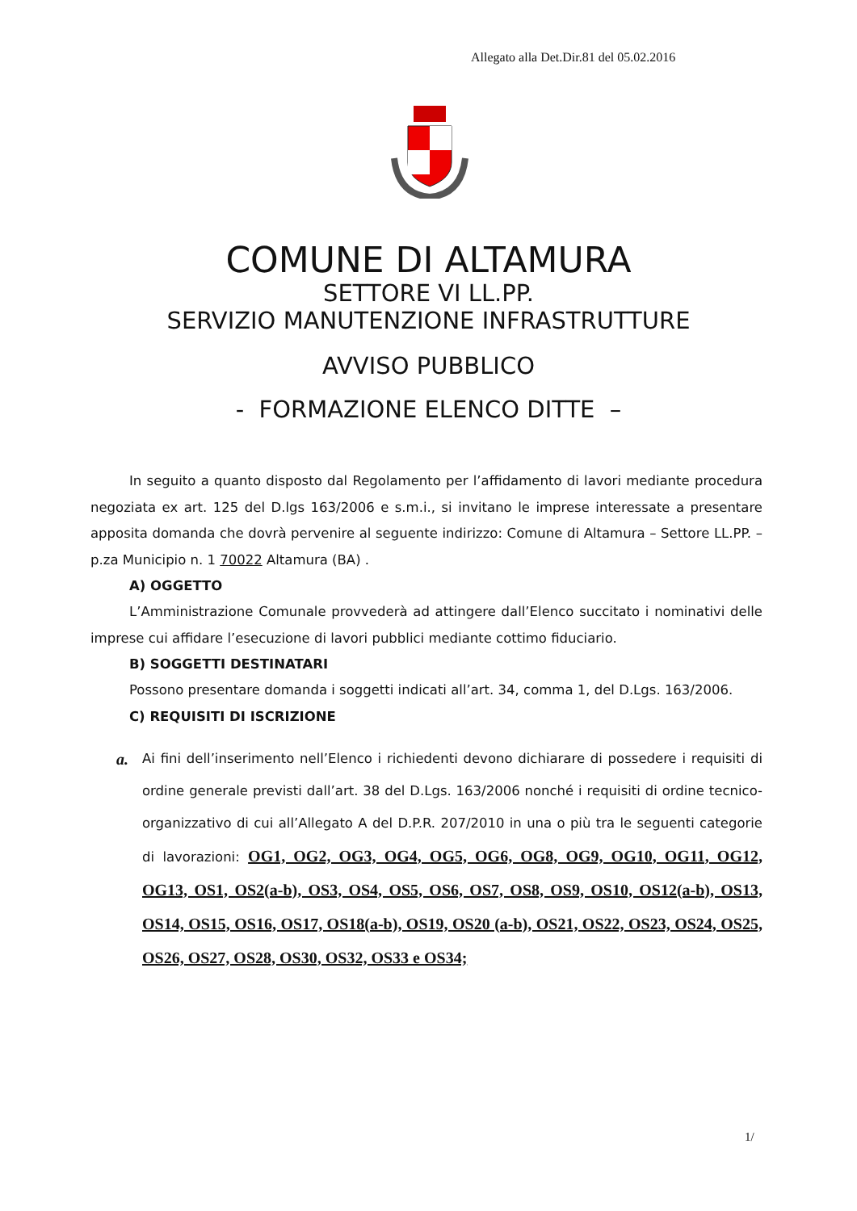Allegato alla Det.Dir.81 del 05.02.2016
COMUNE DI ALTAMURA
SETTORE VI LL.PP.
SERVIZIO MANUTENZIONE INFRASTRUTTURE
AVVISO PUBBLICO
- FORMAZIONE ELENCO DITTE –
In seguito a quanto disposto dal Regolamento per l’affidamento di lavori mediante procedura negoziata ex art. 125 del D.lgs 163/2006 e s.m.i., si invitano le imprese interessate a presentare apposita domanda che dovrà pervenire al seguente indirizzo: Comune di Altamura – Settore LL.PP. – p.za Municipio n. 1 70022 Altamura (BA) .
A) OGGETTO
L’Amministrazione Comunale provvederà ad attingere dall’Elenco succitato i nominativi delle imprese cui affidare l’esecuzione di lavori pubblici mediante cottimo fiduciario.
B) SOGGETTI DESTINATARI
Possono presentare domanda i soggetti indicati all’art. 34, comma 1, del D.Lgs. 163/2006.
C) REQUISITI DI ISCRIZIONE
a.
Ai fini dell’inserimento nell’Elenco i richiedenti devono dichiarare di possedere i requisiti di ordine generale previsti dall’art. 38 del D.Lgs. 163/2006 nonché i requisiti di ordine tecnico-organizzativo di cui all’Allegato A del D.P.R. 207/2010 in una o più tra le seguenti categorie di lavorazioni: OG1, OG2, OG3, OG4, OG5, OG6, OG8, OG9, OG10, OG11, OG12, OG13, OS1, OS2(a-b), OS3, OS4, OS5, OS6, OS7, OS8, OS9, OS10, OS12(a-b), OS13, OS14, OS15, OS16, OS17, OS18(a-b), OS19, OS20 (a-b), OS21, OS22, OS23, OS24, OS25, OS26, OS27, OS28, OS30, OS32, OS33 e OS34;
1/